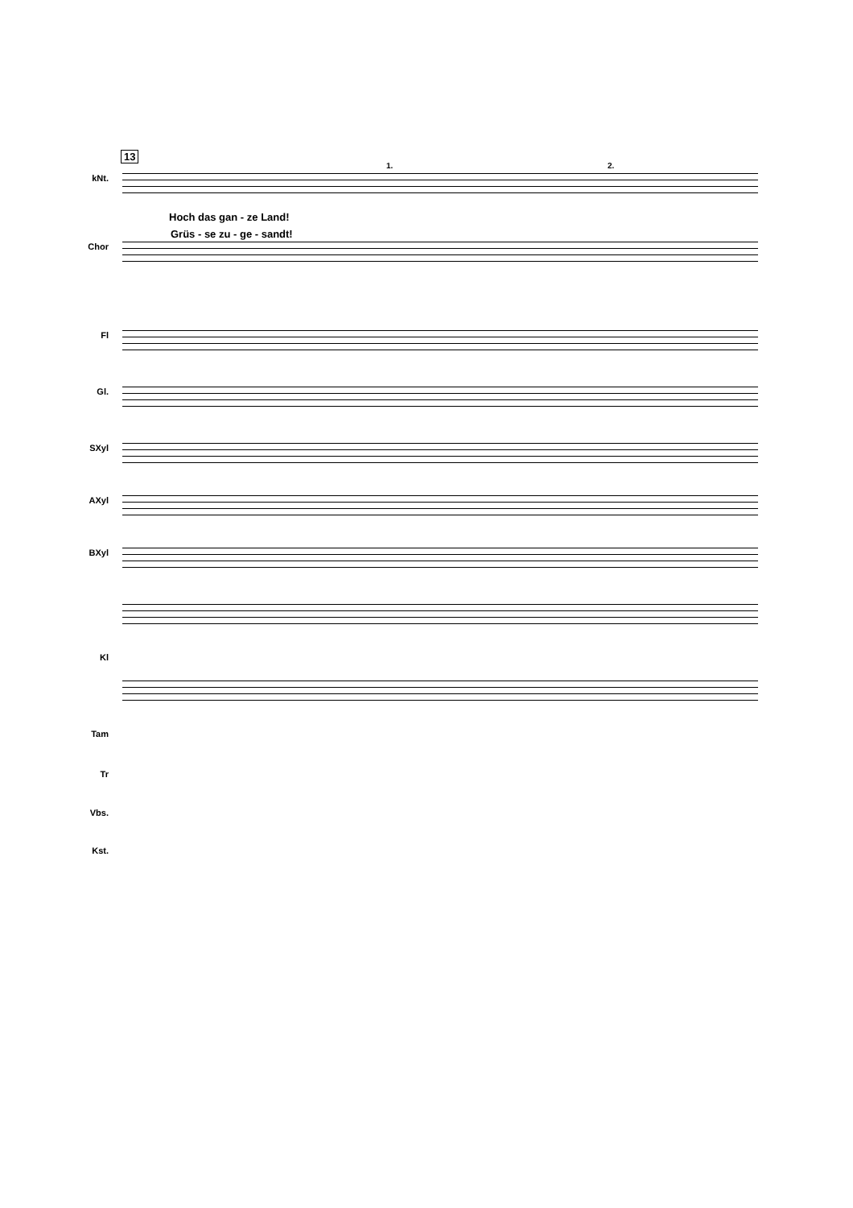13
1. 2.
kNt.
Hoch das gan - ze Land!
Grüs - se zu - ge - sandt!
Chor
Fl
Gl.
SXyl
AXyl
BXyl
Kl
Tam
Tr
Vbs.
Kst.